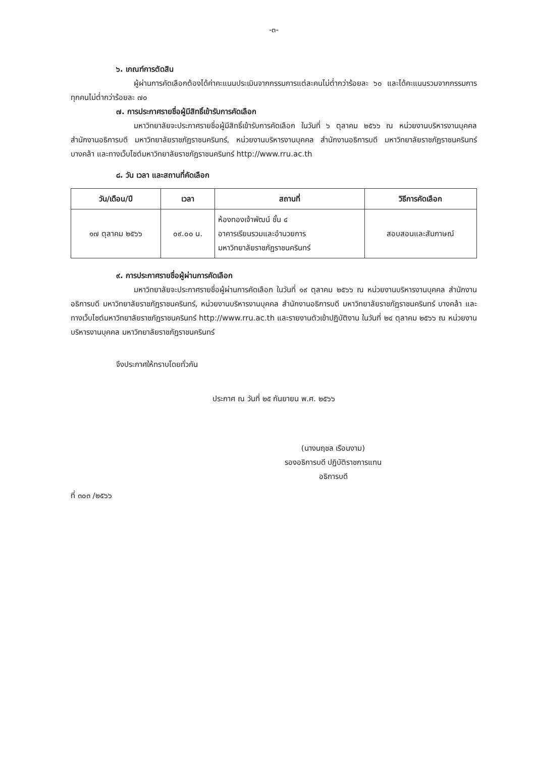-๓-
๖. เกณฑ์การตัดสิน
ผู้ผ่านการคัดเลือกต้องได้ค่าคะแนนประเมินจากกรรมการแต่ละคนไม่ต่ำกว่าร้อยละ ๖๐ และได้คะแนนรวมจากกรรมการทุกคนไม่ต่ำกว่าร้อยละ ๗๐
๗. การประกาศรายชื่อผู้มีสิทธิ์เข้ารับการคัดเลือก
มหาวิทยาลัยจะประกาศรายชื่อผู้มีสิทธิ์เข้ารับการคัดเลือก ในวันที่ ๖ ตุลาคม ๒๕๖๖ ณ หน่วยงานบริหารงานบุคคล สำนักงานอธิการบดี มหาวิทยาลัยราชภัฏราชนครินทร์, หน่วยงานบริหารงานบุคคล สำนักงานอธิการบดี มหาวิทยาลัยราชภัฏราชนครินทร์ บางคล้า และทางเว็บไซต์มหาวิทยาลัยราชภัฏราชนครินทร์ http://www.rru.ac.th
๘. วัน เวลา และสถานที่คัดเลือก
| วัน/เดือน/ปี | เวลา | สถานที่ | วิธีการคัดเลือก |
| --- | --- | --- | --- |
| ๑๗ ตุลาคม ๒๕๖๖ | ๐๙.๐๐ น. | ห้องทองเจ้าพัฒน์ ชั้น ๔ อาคารเรียนรวมและอำนวยการ มหาวิทยาลัยราชภัฏราชนครินทร์ | สอบสอนและสัมภาษณ์ |
๙. การประกาศรายชื่อผู้ผ่านการคัดเลือก
มหาวิทยาลัยจะประกาศรายชื่อผู้ผ่านการคัดเลือก ในวันที่ ๑๙ ตุลาคม ๒๕๖๖ ณ หน่วยงานบริหารงานบุคคล สำนักงานอธิการบดี มหาวิทยาลัยราชภัฏราชนครินทร์, หน่วยงานบริหารงานบุคคล สำนักงานอธิการบดี มหาวิทยาลัยราชภัฏราชนครินทร์ บางคล้า และทางเว็บไซต์มหาวิทยาลัยราชภัฏราชนครินทร์ http://www.rru.ac.th และรายงานตัวเข้าปฏิบัติงาน ในวันที่ ๒๔ ตุลาคม ๒๕๖๖ ณ หน่วยงานบริหารงานบุคคล มหาวิทยาลัยราชภัฏราชนครินทร์
จึงประกาศให้ทราบโดยทั่วกัน
ประกาศ ณ วันที่ ๒๕ กันยายน พ.ศ. ๒๕๖๖
(นางนฤชล เรือนงาม)
รองอธิการบดี ปฏิบัติราชการแทน
อธิการบดี
ที่ ๓๐๓ /๒๕๖๖